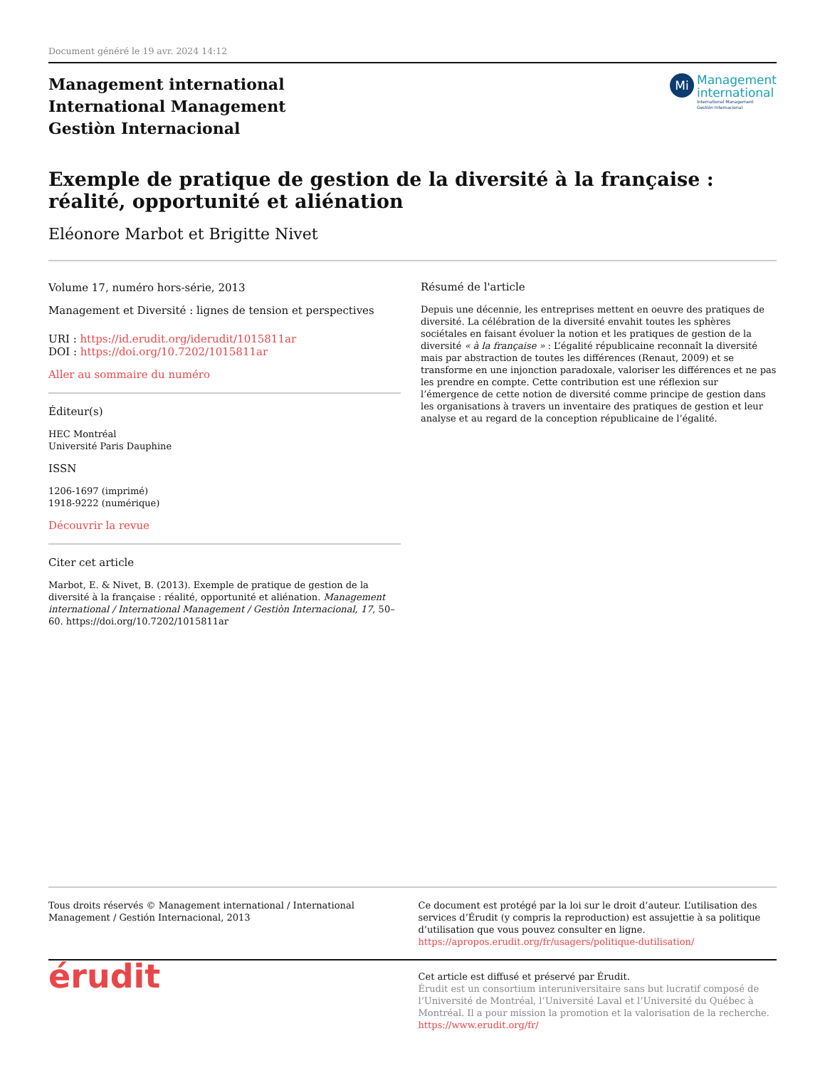Document généré le 19 avr. 2024 14:12
Management international
International Management
Gestiòn Internacional
Mi
Management
international
International Management
Gestión Internacional
Exemple de pratique de gestion de la diversité à la française :
réalité, opportunité et aliénation
Eléonore Marbot et Brigitte Nivet
Volume 17, numéro hors-série, 2013
Management et Diversité : lignes de tension et perspectives
URI : https://id.erudit.org/iderudit/1015811ar
DOI : https://doi.org/10.7202/1015811ar
Aller au sommaire du numéro
Éditeur(s)
HEC Montréal
Université Paris Dauphine
ISSN
1206-1697 (imprimé)
1918-9222 (numérique)
Découvrir la revue
Citer cet article
Marbot, E. & Nivet, B. (2013). Exemple de pratique de gestion de la diversité à la française : réalité, opportunité et aliénation. Management international / International Management / Gestiòn Internacional, 17, 50–60. https://doi.org/10.7202/1015811ar
Résumé de l'article
Depuis une décennie, les entreprises mettent en oeuvre des pratiques de diversité. La célébration de la diversité envahit toutes les sphères sociétales en faisant évoluer la notion et les pratiques de gestion de la diversité « à la française » : L’égalité républicaine reconnaît la diversité mais par abstraction de toutes les différences (Renaut, 2009) et se transforme en une injonction paradoxale, valoriser les différences et ne pas les prendre en compte. Cette contribution est une réflexion sur l’émergence de cette notion de diversité comme principe de gestion dans les organisations à travers un inventaire des pratiques de gestion et leur analyse et au regard de la conception républicaine de l’égalité.
Tous droits réservés © Management international / International Management / Gestión Internacional, 2013
Ce document est protégé par la loi sur le droit d’auteur. L’utilisation des services d’Érudit (y compris la reproduction) est assujettie à sa politique d’utilisation que vous pouvez consulter en ligne.
https://apropos.erudit.org/fr/usagers/politique-dutilisation/
érudit
Cet article est diffusé et préservé par Érudit.
Érudit est un consortium interuniversitaire sans but lucratif composé de l’Université de Montréal, l’Université Laval et l’Université du Québec à Montréal. Il a pour mission la promotion et la valorisation de la recherche.
https://www.erudit.org/fr/